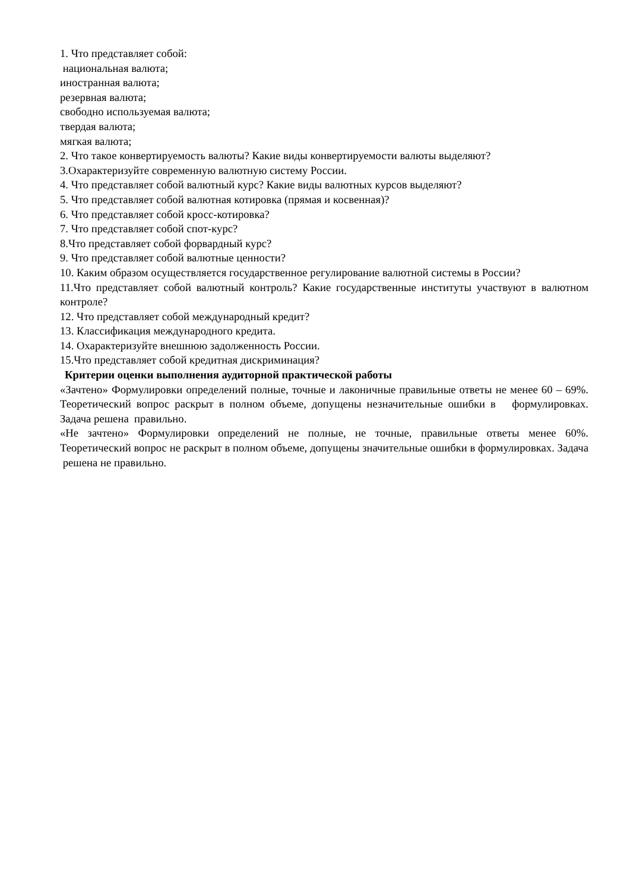1. Что представляет собой:
национальная валюта;
иностранная валюта;
резервная валюта;
свободно используемая валюта;
твердая валюта;
мягкая валюта;
2. Что такое конвертируемость валюты? Какие виды конвертируемости валюты выделяют?
3.Охарактеризуйте современную валютную систему России.
4. Что представляет собой валютный курс? Какие виды валютных курсов выделяют?
5. Что представляет собой валютная котировка (прямая и косвенная)?
6. Что представляет собой кросс-котировка?
7. Что представляет собой спот-курс?
8.Что представляет собой форвардный курс?
9. Что представляет собой валютные ценности?
10. Каким образом осуществляется государственное регулирование валютной системы в России?
11.Что представляет собой валютный контроль? Какие государственные институты участвуют в валютном контроле?
12. Что представляет собой международный кредит?
13. Классификация международного кредита.
14. Охарактеризуйте внешнюю задолженность России.
15.Что представляет собой кредитная дискриминация?
Критерии оценки выполнения аудиторной практической работы
«Зачтено» Формулировки определений полные, точные и лаконичные правильные ответы не менее 60 – 69%. Теоретический вопрос раскрыт в полном объеме, допущены незначительные ошибки в формулировках. Задача решена правильно.
«Не зачтено» Формулировки определений не полные, не точные, правильные ответы менее 60%. Теоретический вопрос не раскрыт в полном объеме, допущены значительные ошибки в формулировках. Задача решена не правильно.